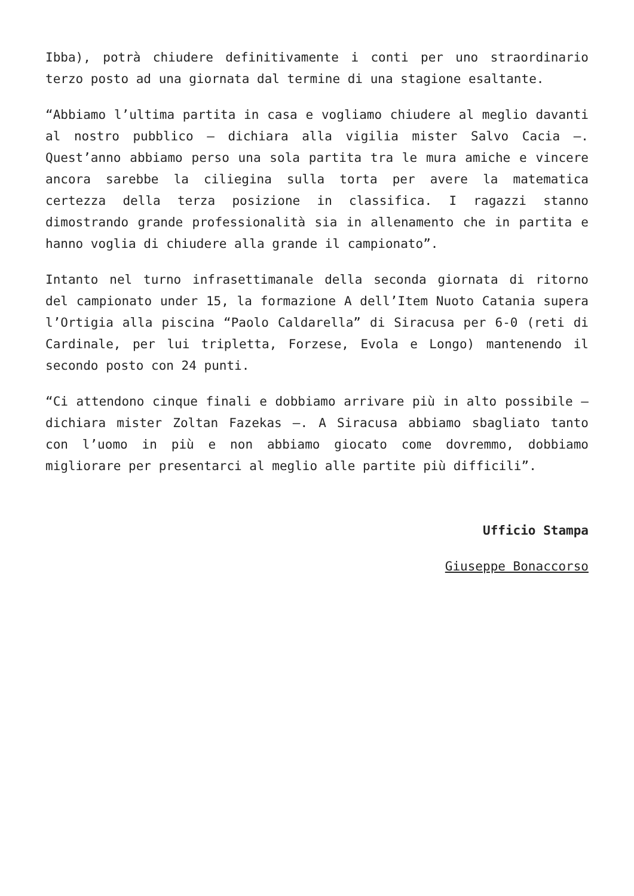Ibba), potrà chiudere definitivamente i conti per uno straordinario terzo posto ad una giornata dal termine di una stagione esaltante.
“Abbiamo l’ultima partita in casa e vogliamo chiudere al meglio davanti al nostro pubblico – dichiara alla vigilia mister Salvo Cacia –. Quest’anno abbiamo perso una sola partita tra le mura amiche e vincere ancora sarebbe la ciliegina sulla torta per avere la matematica certezza della terza posizione in classifica. I ragazzi stanno dimostrando grande professionalità sia in allenamento che in partita e hanno voglia di chiudere alla grande il campionato”.
Intanto nel turno infrasettimanale della seconda giornata di ritorno del campionato under 15, la formazione A dell’Item Nuoto Catania supera l’Ortigia alla piscina “Paolo Caldarella” di Siracusa per 6-0 (reti di Cardinale, per lui tripletta, Forzese, Evola e Longo) mantenendo il secondo posto con 24 punti.
“Ci attendono cinque finali e dobbiamo arrivare più in alto possibile – dichiara mister Zoltan Fazekas –. A Siracusa abbiamo sbagliato tanto con l’uomo in più e non abbiamo giocato come dovremmo, dobbiamo migliorare per presentarci al meglio alle partite più difficili”.
Ufficio Stampa
Giuseppe Bonaccorso